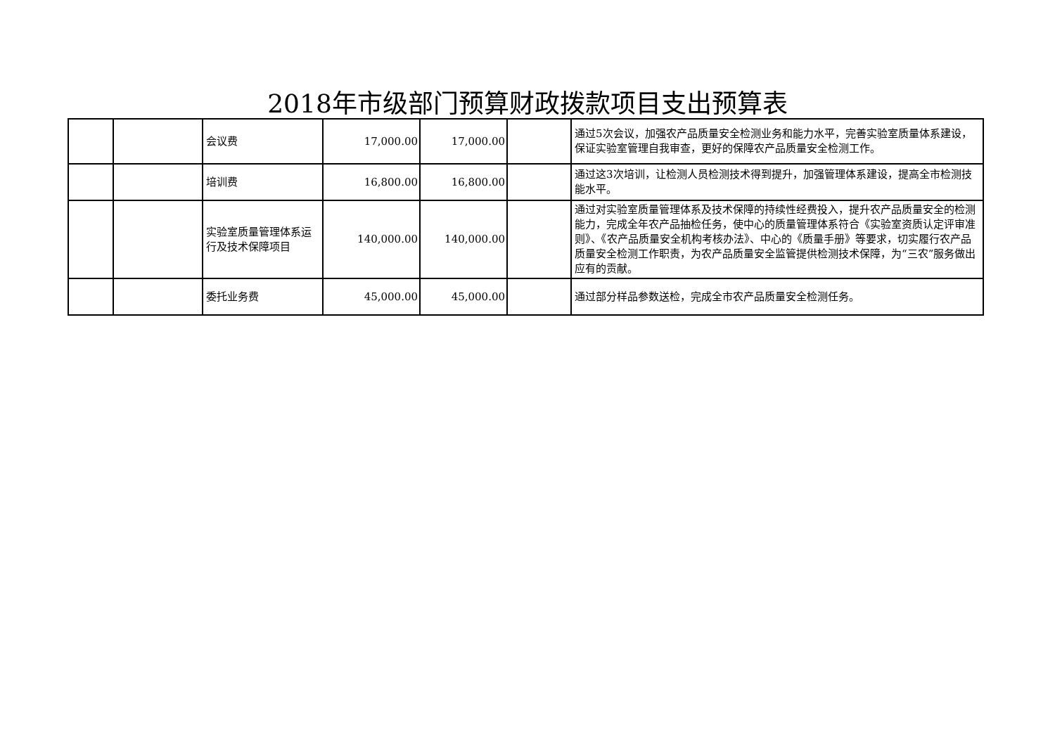2018年市级部门预算财政拨款项目支出预算表
| | | 会议费 | 17,000.00 | 17,000.00 | | 通过5次会议，加强农产品质量安全检测业务和能力水平，完善实验室质量体系建设，保证实验室管理自我审查，更好的保障农产品质量安全检测工作。 |
| | | 培训费 | 16,800.00 | 16,800.00 | | 通过这3次培训，让检测人员检测技术得到提升，加强管理体系建设，提高全市检测技能水平。 |
| | | 实验室质量管理体系运行及技术保障项目 | 140,000.00 | 140,000.00 | | 通过对实验室质量管理体系及技术保障的持续性经费投入，提升农产品质量安全的检测能力，完成全年农产品抽检任务，使中心的质量管理体系符合《实验室资质认定评审准则》、《农产品质量安全机构考核办法》、中心的《质量手册》等要求，切实履行农产品质量安全检测工作职责，为农产品质量安全监管提供检测技术保障，为“三农”服务做出应有的贡献。 |
| | | 委托业务费 | 45,000.00 | 45,000.00 | | 通过部分样品参数送检，完成全市农产品质量安全检测任务。 |